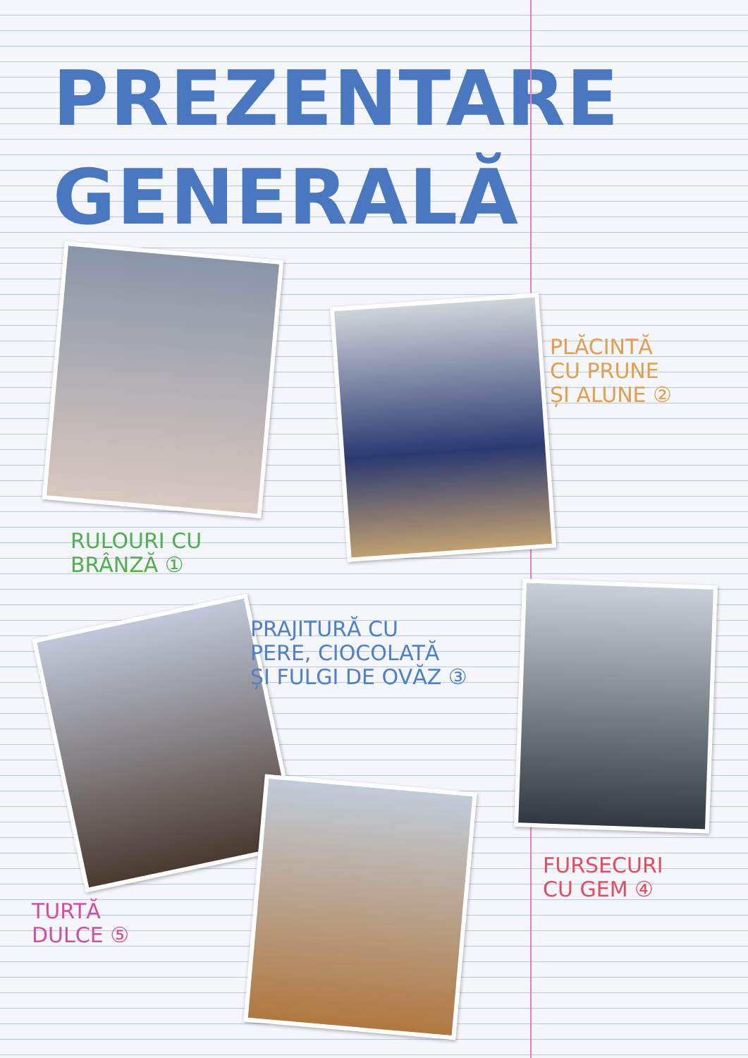PREZENTARE
GENERALĂ
RULOURI CU
BRÂNZĂ ①
PLĂCINTĂ
CU PRUNE
ȘI ALUNE ②
PRAJITURĂ CU
PERE, CIOCOLATĂ
ȘI FULGI DE OVĂZ ③
FURSECURI
CU GEM ④
TURTĂ
DULCE ⑤